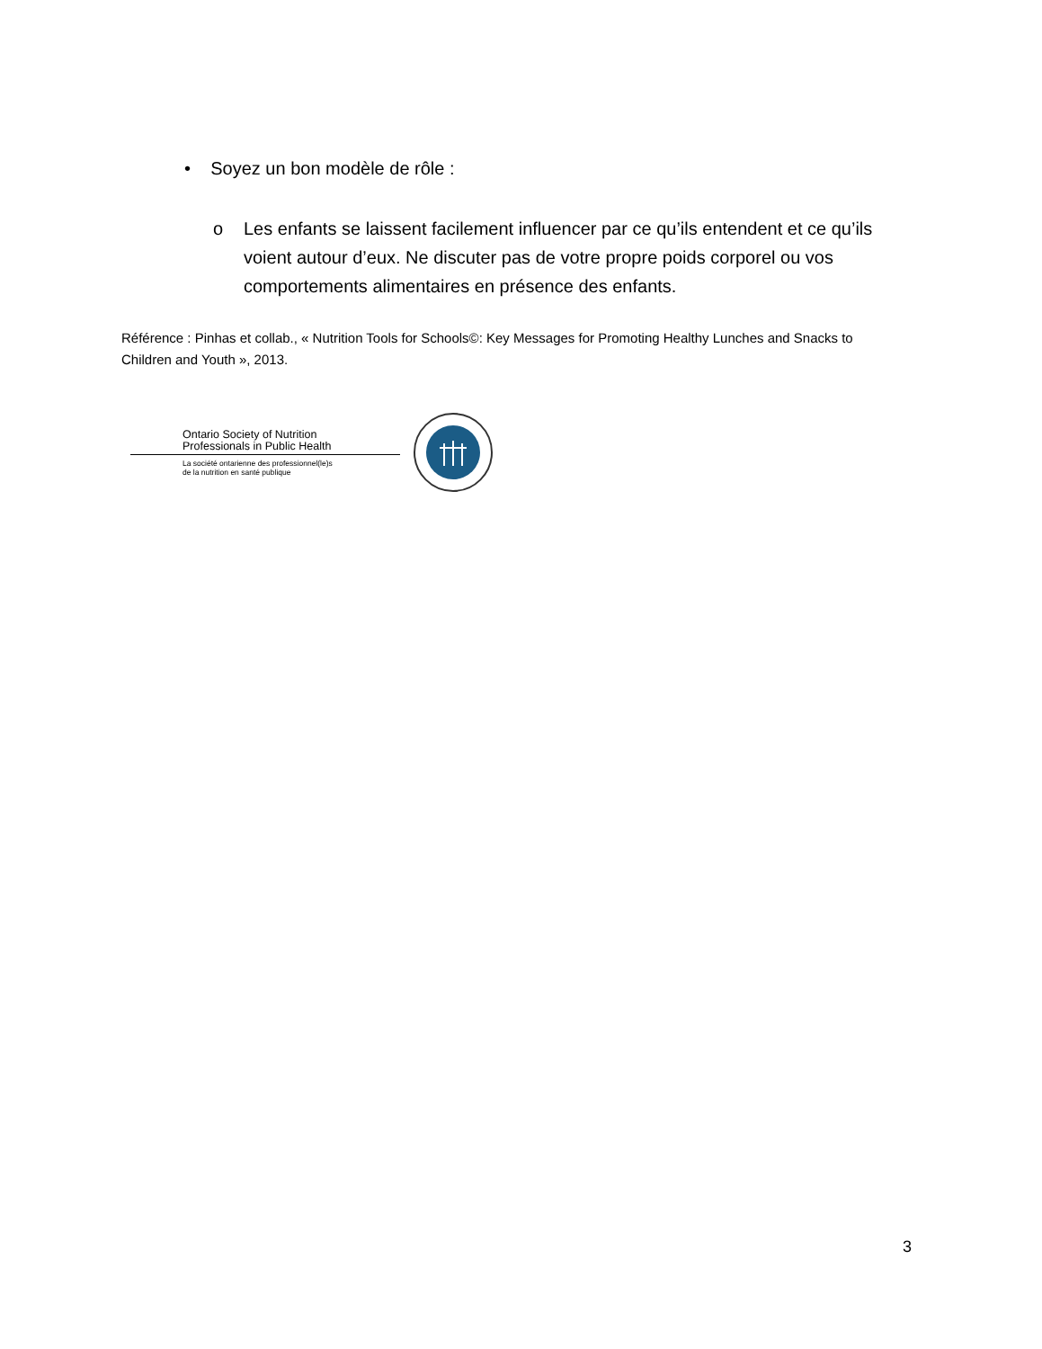• Soyez un bon modèle de rôle :
o Les enfants se laissent facilement influencer par ce qu’ils entendent et ce qu’ils voient autour d’eux. Ne discuter pas de votre propre poids corporel ou vos comportements alimentaires en présence des enfants.
Référence : Pinhas et collab., « Nutrition Tools for Schools©: Key Messages for Promoting Healthy Lunches and Snacks to Children and Youth », 2013.
Ontario Society of Nutrition
Professionals in Public Health
La société ontarienne des professionnel(le)s
de la nutrition en santé publique
3